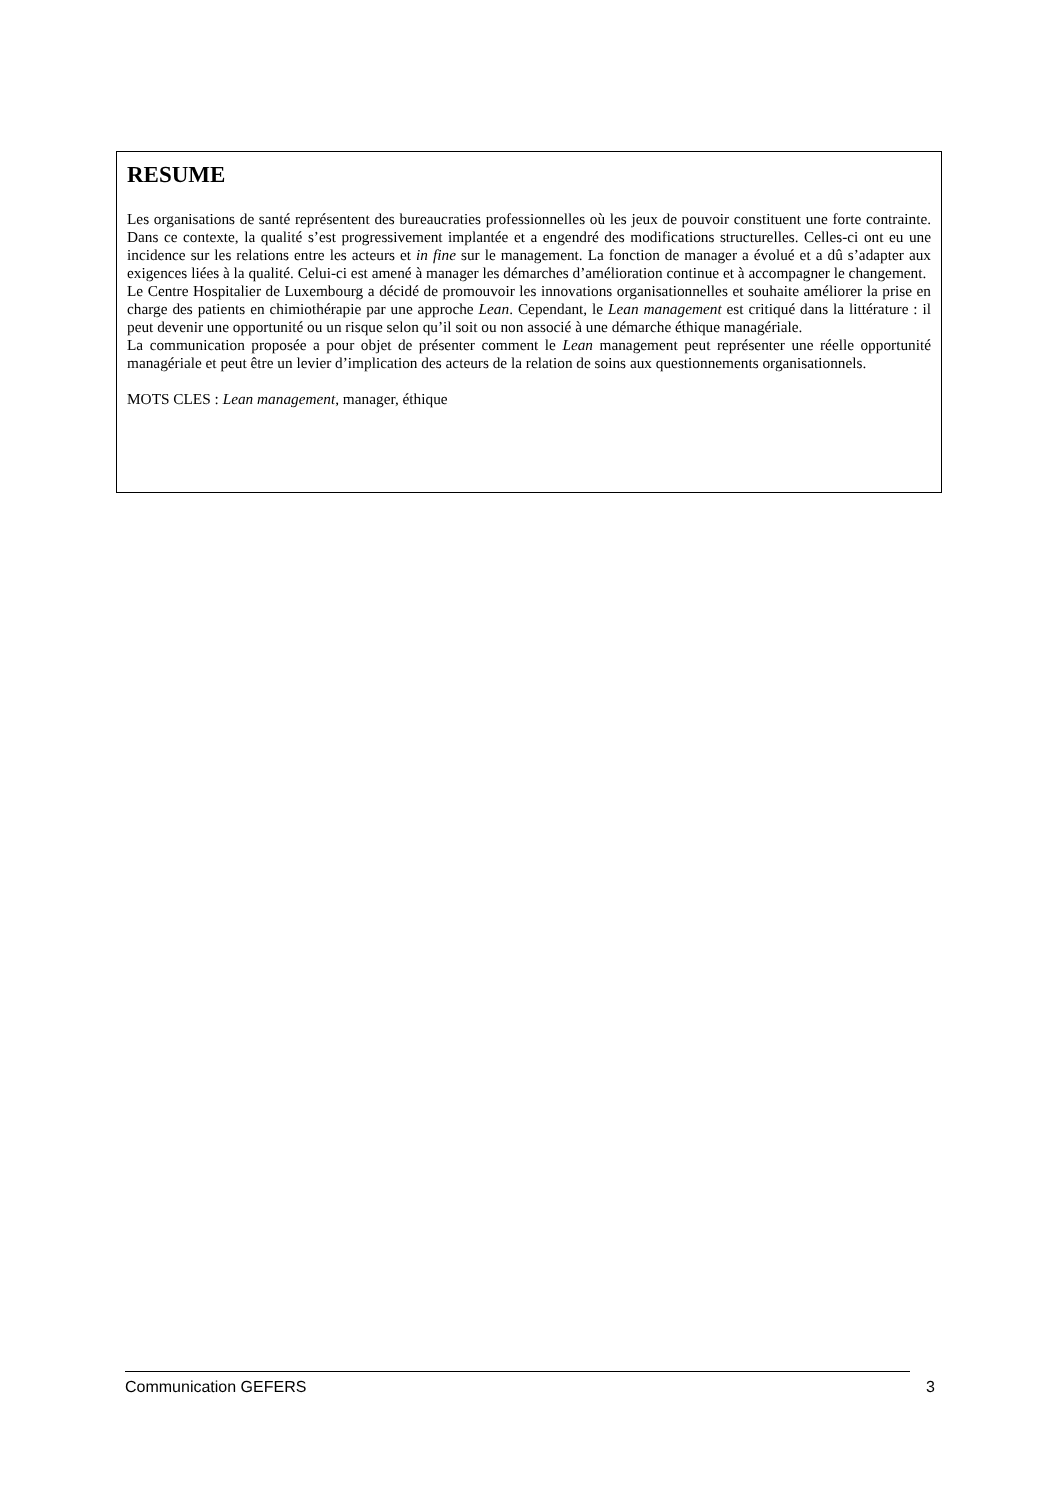RESUME
Les organisations de santé représentent des bureaucraties professionnelles où les jeux de pouvoir constituent une forte contrainte. Dans ce contexte, la qualité s’est progressivement implantée et a engendré des modifications structurelles. Celles-ci ont eu une incidence sur les relations entre les acteurs et in fine sur le management. La fonction de manager a évolué et a dû s’adapter aux exigences liées à la qualité. Celui-ci est amené à manager les démarches d’amélioration continue et à accompagner le changement.
Le Centre Hospitalier de Luxembourg a décidé de promouvoir les innovations organisationnelles et souhaite améliorer la prise en charge des patients en chimiothérapie par une approche Lean. Cependant, le Lean management est critiqué dans la littérature : il peut devenir une opportunité ou un risque selon qu’il soit ou non associé à une démarche éthique managériale.
La communication proposée a pour objet de présenter comment le Lean management peut représenter une réelle opportunité managériale et peut être un levier d’implication des acteurs de la relation de soins aux questionnements organisationnels.
MOTS CLES : Lean management, manager, éthique
Communication GEFERS 3